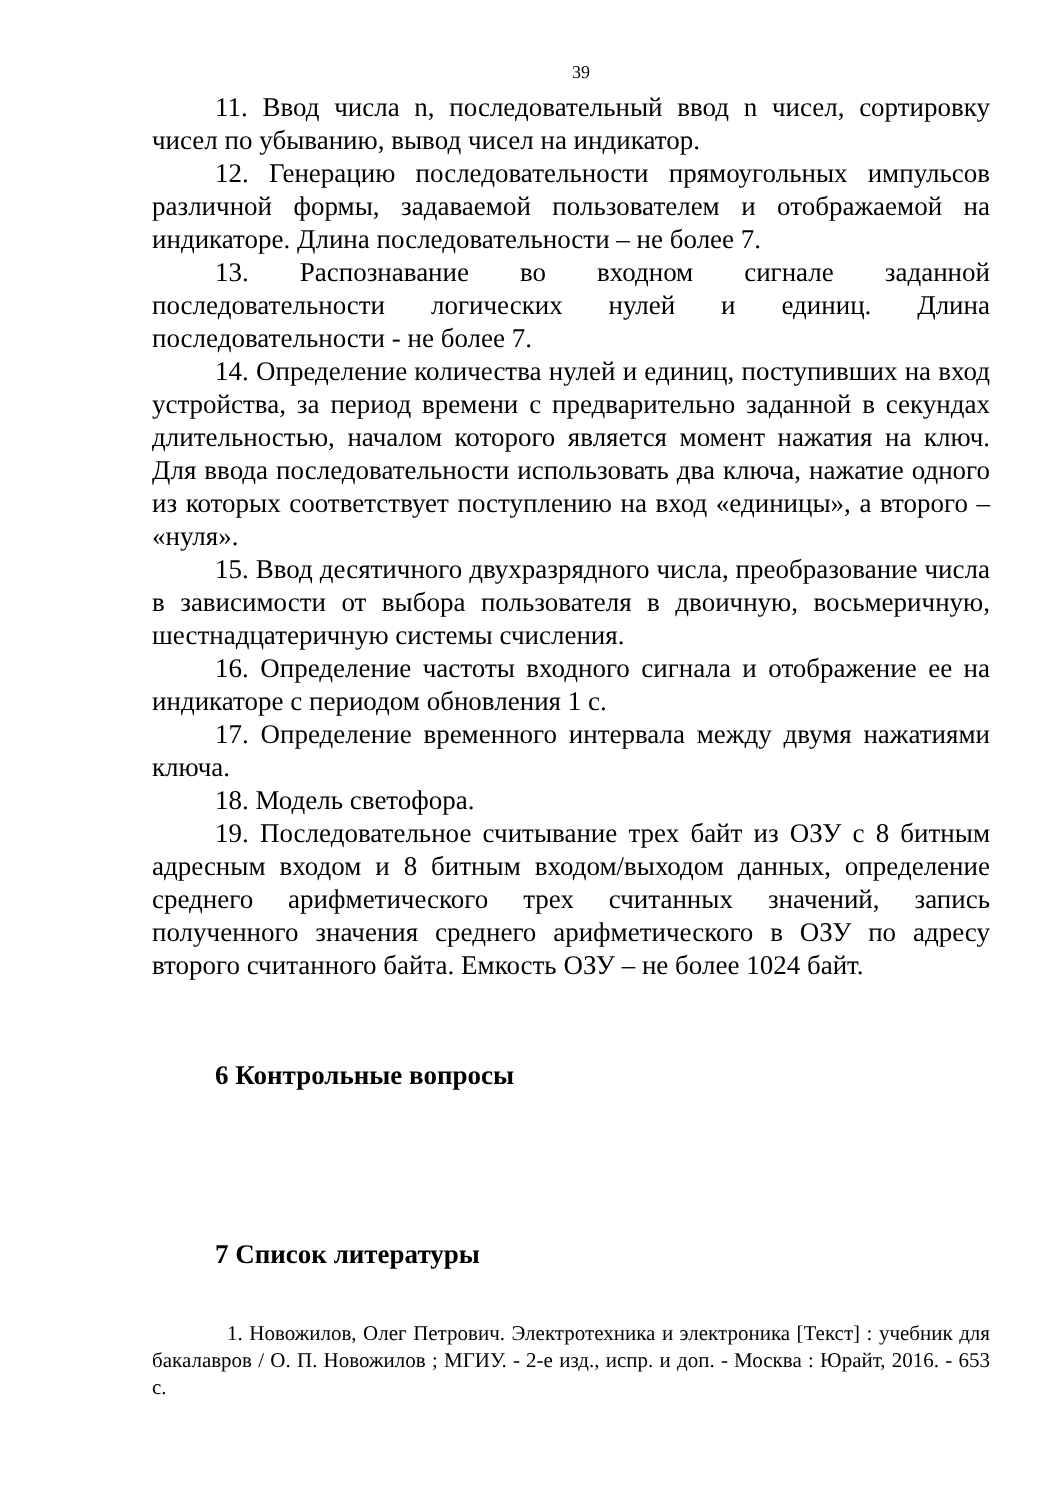39
11. Ввод числа n, последовательный ввод n чисел, сортировку чисел по убыванию, вывод чисел на индикатор.
12. Генерацию последовательности прямоугольных импульсов различной формы, задаваемой пользователем и отображаемой на индикаторе. Длина последовательности – не более 7.
13. Распознавание во входном сигнале заданной последовательности логических нулей и единиц. Длина последовательности - не более 7.
14. Определение количества нулей и единиц, поступивших на вход устройства, за период времени с предварительно заданной в секундах длительностью, началом которого является момент нажатия на ключ. Для ввода последовательности использовать два ключа, нажатие одного из которых соответствует поступлению на вход «единицы», а второго – «нуля».
15. Ввод десятичного двухразрядного числа, преобразование числа в зависимости от выбора пользователя в двоичную, восьмеричную, шестнадцатеричную системы счисления.
16. Определение частоты входного сигнала и отображение ее на индикаторе с периодом обновления 1 с.
17. Определение временного интервала между двумя нажатиями ключа.
18. Модель светофора.
19. Последовательное считывание трех байт из ОЗУ с 8 битным адресным входом и 8 битным входом/выходом данных, определение среднего арифметического трех считанных значений, запись полученного значения среднего арифметического в ОЗУ по адресу второго считанного байта. Емкость ОЗУ – не более 1024 байт.
6 Контрольные вопросы
7 Список литературы
1. Новожилов, Олег Петрович. Электротехника и электроника [Текст] : учебник для бакалавров / О. П. Новожилов ; МГИУ. - 2-е изд., испр. и доп. - Москва : Юрайт, 2016. - 653 с.